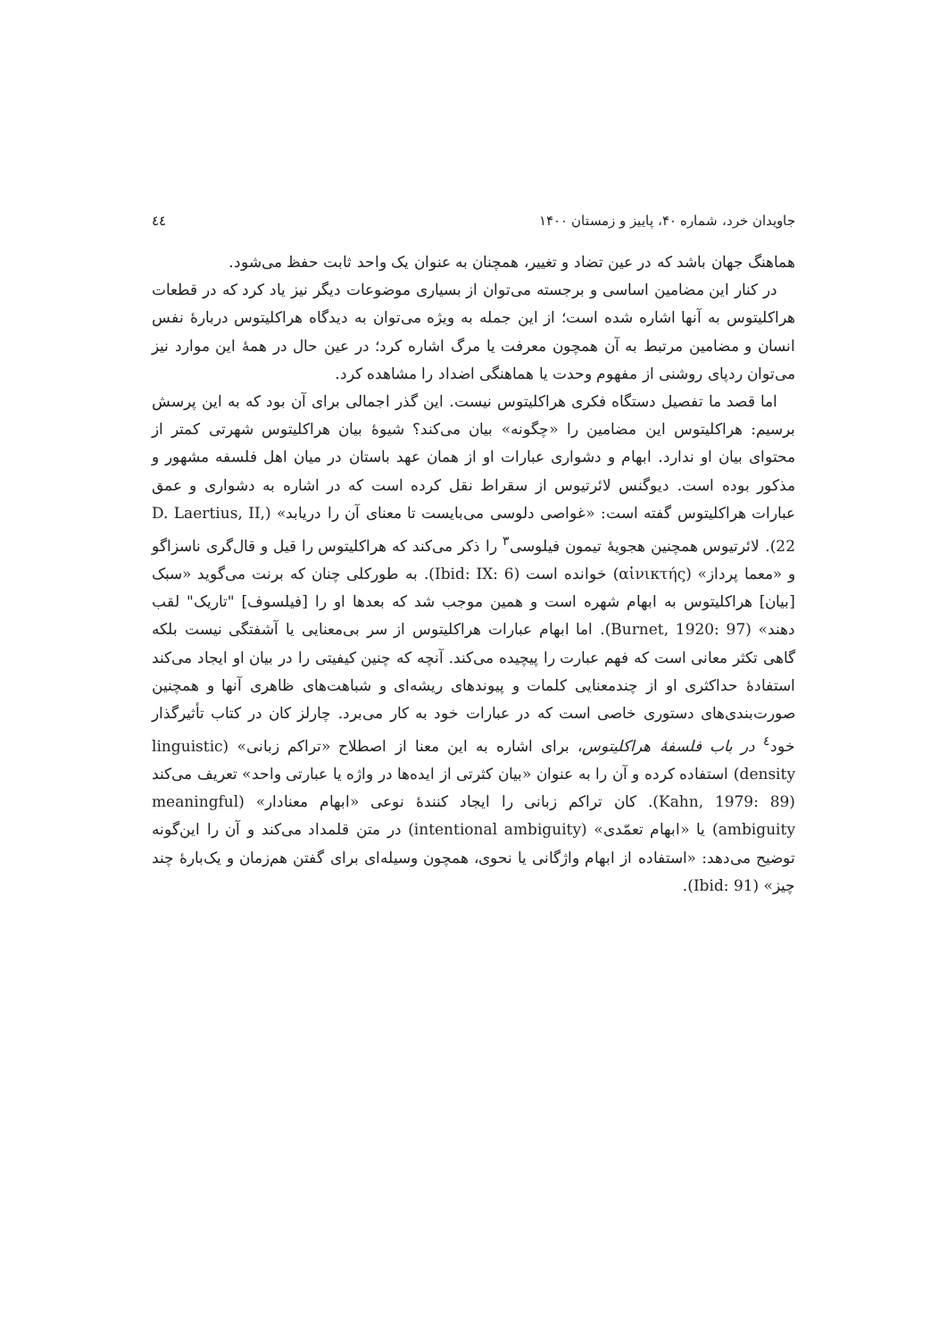جاویدان خرد، شماره ۴۰، پاییز و زمستان ۱۴۰۰ ٤٤
هماهنگ جهان باشد که در عین تضاد و تغییر، همچنان به عنوان یک واحد ثابت حفظ می‌شود.
در کنار این مضامین اساسی و برجسته می‌توان از بسیاری موضوعات دیگر نیز یاد کرد که در قطعات هراکلیتوس به آنها اشاره شده است؛ از این جمله به ویژه می‌توان به دیدگاه هراکلیتوس دربارهٔ نفس انسان و مضامین مرتبط به آن همچون معرفت یا مرگ اشاره کرد؛ در عین حال در همهٔ این موارد نیز می‌توان ردپای روشنی از مفهوم وحدت یا هماهنگی اضداد را مشاهده کرد.
اما قصد ما تفصیل دستگاه فکری هراکلیتوس نیست. این گذر اجمالی برای آن بود که به این پرسش برسیم: هراکلیتوس این مضامین را «چگونه» بیان می‌کند؟ شیوهٔ بیان هراکلیتوس شهرتی کمتر از محتوای بیان او ندارد. ابهام و دشواری عبارات او از همان عهد باستان در میان اهل فلسفه مشهور و مذکور بوده است. دیوگنس لائرتیوس از سقراط نقل کرده است که در اشاره به دشواری و عمق عبارات هراکلیتوس گفته است: «غواصی دلوسی می‌بایست تا معنای آن را دریابد» (D. Laertius, II, 22). لائرتیوس همچنین هجویهٔ تیمون فیلوسی<sup>۳</sup> را ذکر می‌کند که هراکلیتوس را قیل و قال‌گری ناسزاگو و «معما پرداز» (αἰνικτής) خوانده است (Ibid: IX: 6). به طورکلی چنان که برنت می‌گوید «سبک [بیان] هراکلیتوس به ابهام شهره است و همین موجب شد که بعدها او را [فیلسوف] "تاریک" لقب دهند» (Burnet, 1920: 97). اما ابهام عبارات هراکلیتوس از سر بی‌معنایی یا آشفتگی نیست بلکه گاهی تکثر معانی است که فهم عبارت را پیچیده می‌کند. آنچه که چنین کیفیتی را در بیان او ایجاد می‌کند استفادهٔ حداکثری او از چندمعنایی کلمات و پیوندهای ریشه‌ای و شباهت‌های ظاهری آنها و همچنین صورت‌بندی‌های دستوری خاصی است که در عبارات خود به کار می‌برد. چارلز کان در کتاب تأثیرگذار خود<sup>٤</sup> در باب فلسفهٔ هراکلیتوس، برای اشاره به این معنا از اصطلاح «تراکم زبانی» (linguistic density) استفاده کرده و آن را به عنوان «بیان کثرتی از ایده‌ها در واژه یا عبارتی واحد» تعریف می‌کند (Kahn, 1979: 89). کان تراکم زبانی را ایجاد کنندهٔ نوعی «ابهام معنادار» (meaningful ambiguity) یا «ابهام تعمّدی» (intentional ambiguity) در متن قلمداد می‌کند و آن را این‌گونه توضیح می‌دهد: «استفاده از ابهام واژگانی یا نحوی، همچون وسیله‌ای برای گفتن هم‌زمان و یک‌بارهٔ چند چیز» (Ibid: 91).